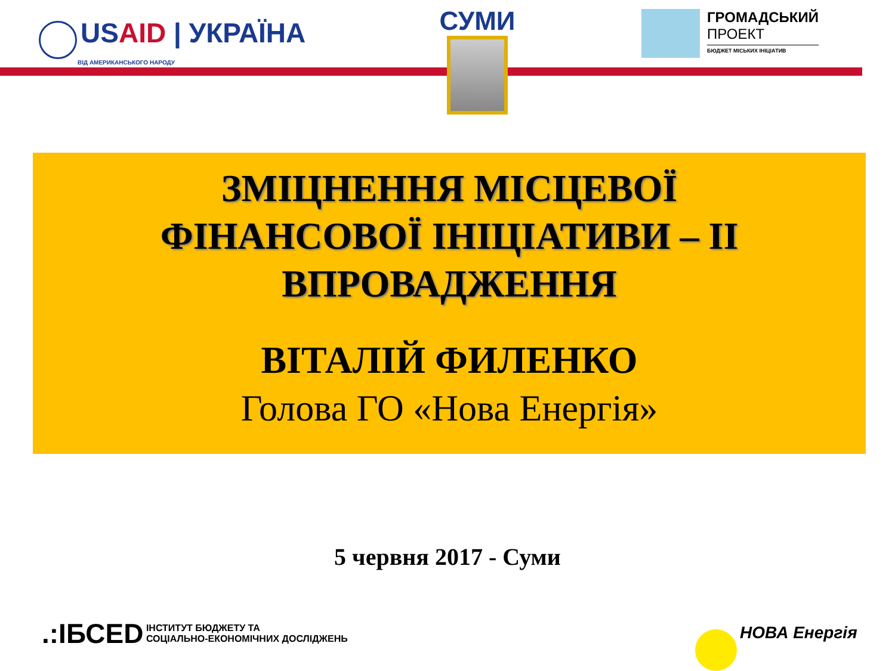USAID | УКРАЇНА
ВІД АМЕРИКАНСЬКОГО НАРОДУ
СУМИ
ГРОМАДСЬКИЙ
ПРОЕКТ
БЮДЖЕТ МІСЬКИХ ІНІЦІАТИВ
ЗМІЦНЕННЯ МІСЦЕВОЇ
ФІНАНСОВОЇ ІНІЦІАТИВИ – ІІ
ВПРОВАДЖЕННЯ
ВІТАЛІЙ ФИЛЕНКО
Голова ГО «Нова Енергія»
5 червня 2017 - Суми
.:ІБСЕD ІНСТИТУТ БЮДЖЕТУ ТА
СОЦІАЛЬНО-ЕКОНОМІЧНИХ ДОСЛІДЖЕНЬ
НОВА Енергія